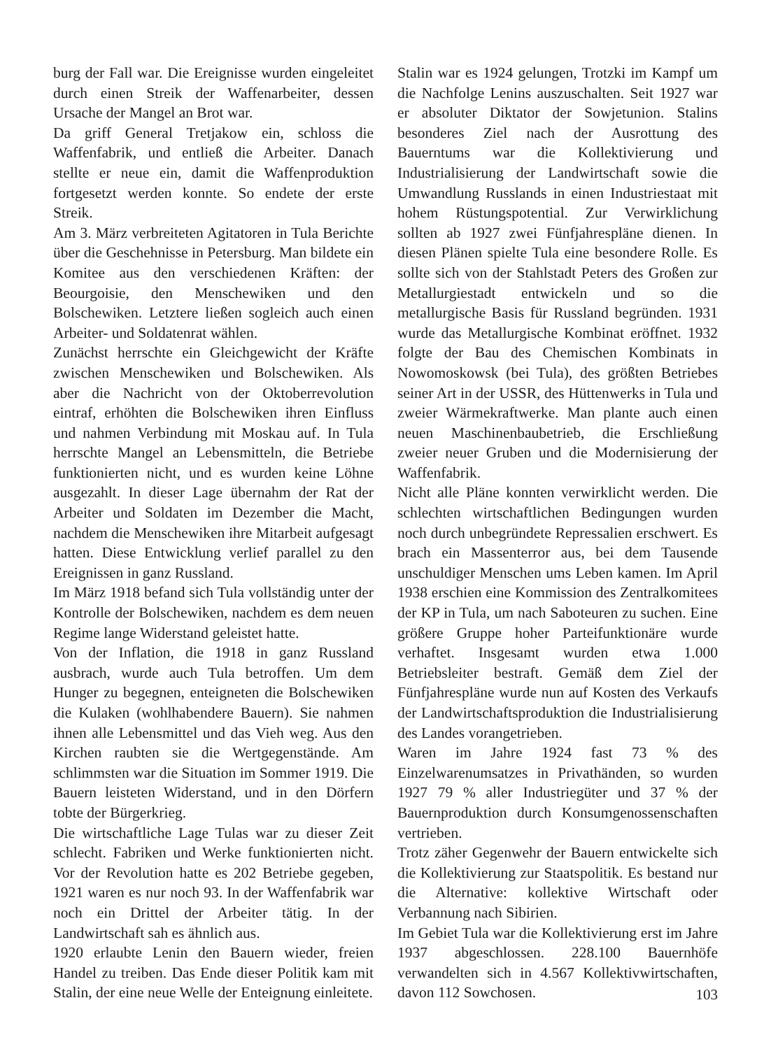burg der Fall war. Die Ereignisse wurden eingeleitet durch einen Streik der Waffenarbeiter, dessen Ursache der Mangel an Brot war.
Da griff General Tretjakow ein, schloss die Waffenfabrik, und entließ die Arbeiter. Danach stellte er neue ein, damit die Waffenproduktion fortgesetzt werden konnte. So endete der erste Streik.
Am 3. März verbreiteten Agitatoren in Tula Berichte über die Geschehnisse in Petersburg. Man bildete ein Komitee aus den verschiedenen Kräften: der Beourgoisie, den Menschewiken und den Bolschewiken. Letztere ließen sogleich auch einen Arbeiter- und Soldatenrat wählen.
Zunächst herrschte ein Gleichgewicht der Kräfte zwischen Menschewiken und Bolschewiken. Als aber die Nachricht von der Oktoberrevolution eintraf, erhöhten die Bolschewiken ihren Einfluss und nahmen Verbindung mit Moskau auf. In Tula herrschte Mangel an Lebensmitteln, die Betriebe funktionierten nicht, und es wurden keine Löhne ausgezahlt. In dieser Lage übernahm der Rat der Arbeiter und Soldaten im Dezember die Macht, nachdem die Menschewiken ihre Mitarbeit aufgesagt hatten. Diese Entwicklung verlief parallel zu den Ereignissen in ganz Russland.
Im März 1918 befand sich Tula vollständig unter der Kontrolle der Bolschewiken, nachdem es dem neuen Regime lange Widerstand geleistet hatte.
Von der Inflation, die 1918 in ganz Russland ausbrach, wurde auch Tula betroffen. Um dem Hunger zu begegnen, enteigneten die Bolschewiken die Kulaken (wohlhabendere Bauern). Sie nahmen ihnen alle Lebensmittel und das Vieh weg. Aus den Kirchen raubten sie die Wertgegenstände. Am schlimmsten war die Situation im Sommer 1919. Die Bauern leisteten Widerstand, und in den Dörfern tobte der Bürgerkrieg.
Die wirtschaftliche Lage Tulas war zu dieser Zeit schlecht. Fabriken und Werke funktionierten nicht. Vor der Revolution hatte es 202 Betriebe gegeben, 1921 waren es nur noch 93. In der Waffenfabrik war noch ein Drittel der Arbeiter tätig. In der Landwirtschaft sah es ähnlich aus.
1920 erlaubte Lenin den Bauern wieder, freien Handel zu treiben. Das Ende dieser Politik kam mit Stalin, der eine neue Welle der Enteignung einleitete.
Stalin war es 1924 gelungen, Trotzki im Kampf um die Nachfolge Lenins auszuschalten. Seit 1927 war er absoluter Diktator der Sowjetunion. Stalins besonderes Ziel nach der Ausrottung des Bauerntums war die Kollektivierung und Industrialisierung der Landwirtschaft sowie die Umwandlung Russlands in einen Industriestaat mit hohem Rüstungspotential. Zur Verwirklichung sollten ab 1927 zwei Fünfjahrespläne dienen. In diesen Plänen spielte Tula eine besondere Rolle. Es sollte sich von der Stahlstadt Peters des Großen zur Metallurgiestadt entwickeln und so die metallurgische Basis für Russland begründen. 1931 wurde das Metallurgische Kombinat eröffnet. 1932 folgte der Bau des Chemischen Kombinats in Nowomoskowsk (bei Tula), des größten Betriebes seiner Art in der USSR, des Hüttenwerks in Tula und zweier Wärmekraftwerke. Man plante auch einen neuen Maschinenbaubetrieb, die Erschließung zweier neuer Gruben und die Modernisierung der Waffenfabrik.
Nicht alle Pläne konnten verwirklicht werden. Die schlechten wirtschaftlichen Bedingungen wurden noch durch unbegründete Repressalien erschwert. Es brach ein Massenterror aus, bei dem Tausende unschuldiger Menschen ums Leben kamen. Im April 1938 erschien eine Kommission des Zentralkomitees der KP in Tula, um nach Saboteuren zu suchen. Eine größere Gruppe hoher Parteifunktionäre wurde verhaftet. Insgesamt wurden etwa 1.000 Betriebsleiter bestraft. Gemäß dem Ziel der Fünfjahrespläne wurde nun auf Kosten des Verkaufs der Landwirtschaftsproduktion die Industrialisierung des Landes vorangetrieben.
Waren im Jahre 1924 fast 73 % des Einzelwarenumsatzes in Privathänden, so wurden 1927 79 % aller Industriegüter und 37 % der Bauernproduktion durch Konsumgenossenschaften vertrieben.
Trotz zäher Gegenwehr der Bauern entwickelte sich die Kollektivierung zur Staatspolitik. Es bestand nur die Alternative: kollektive Wirtschaft oder Verbannung nach Sibirien.
Im Gebiet Tula war die Kollektivierung erst im Jahre 1937 abgeschlossen. 228.100 Bauernhöfe verwandelten sich in 4.567 Kollektivwirtschaften, davon 112 Sowchosen.
103